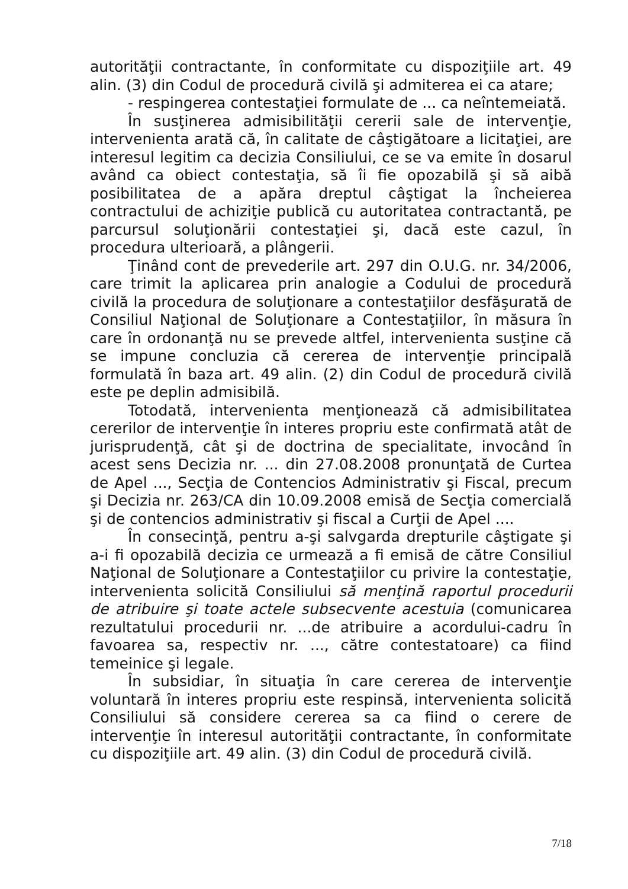autorităţii contractante, în conformitate cu dispoziţiile art. 49 alin. (3) din Codul de procedură civilă şi admiterea ei ca atare;
- respingerea contestaţiei formulate de ... ca neîntemeiată.
În susţinerea admisibilităţii cererii sale de intervenţie, intervenienta arată că, în calitate de câştigătoare a licitaţiei, are interesul legitim ca decizia Consiliului, ce se va emite în dosarul având ca obiect contestaţia, să îi fie opozabilă şi să aibă posibilitatea de a apăra dreptul câştigat la încheierea contractului de achiziţie publică cu autoritatea contractantă, pe parcursul soluţionării contestaţiei şi, dacă este cazul, în procedura ulterioară, a plângerii.
Ţinând cont de prevederile art. 297 din O.U.G. nr. 34/2006, care trimit la aplicarea prin analogie a Codului de procedură civilă la procedura de soluţionare a contestaţiilor desfăşurată de Consiliul Naţional de Soluţionare a Contestaţiilor, în măsura în care în ordonanţă nu se prevede altfel, intervenienta susţine că se impune concluzia că cererea de intervenţie principală formulată în baza art. 49 alin. (2) din Codul de procedură civilă este pe deplin admisibilă.
Totodată, intervenienta menţionează că admisibilitatea cererilor de intervenţie în interes propriu este confirmată atât de jurisprudenţă, cât şi de doctrina de specialitate, invocând în acest sens Decizia nr. ... din 27.08.2008 pronunţată de Curtea de Apel ..., Secţia de Contencios Administrativ şi Fiscal, precum şi Decizia nr. 263/CA din 10.09.2008 emisă de Secţia comercială şi de contencios administrativ şi fiscal a Curţii de Apel ....
În consecinţă, pentru a-şi salvgarda drepturile câştigate şi a-i fi opozabilă decizia ce urmează a fi emisă de către Consiliul Naţional de Soluţionare a Contestaţiilor cu privire la contestaţie, intervenienta solicită Consiliului să menţină raportul procedurii de atribuire şi toate actele subsecvente acestuia (comunicarea rezultatului procedurii nr. ...de atribuire a acordului-cadru în favoarea sa, respectiv nr. ..., către contestatoare) ca fiind temeinice şi legale.
În subsidiar, în situaţia în care cererea de intervenţie voluntară în interes propriu este respinsă, intervenienta solicită Consiliului să considere cererea sa ca fiind o cerere de intervenţie în interesul autorităţii contractante, în conformitate cu dispoziţiile art. 49 alin. (3) din Codul de procedură civilă.
7/18